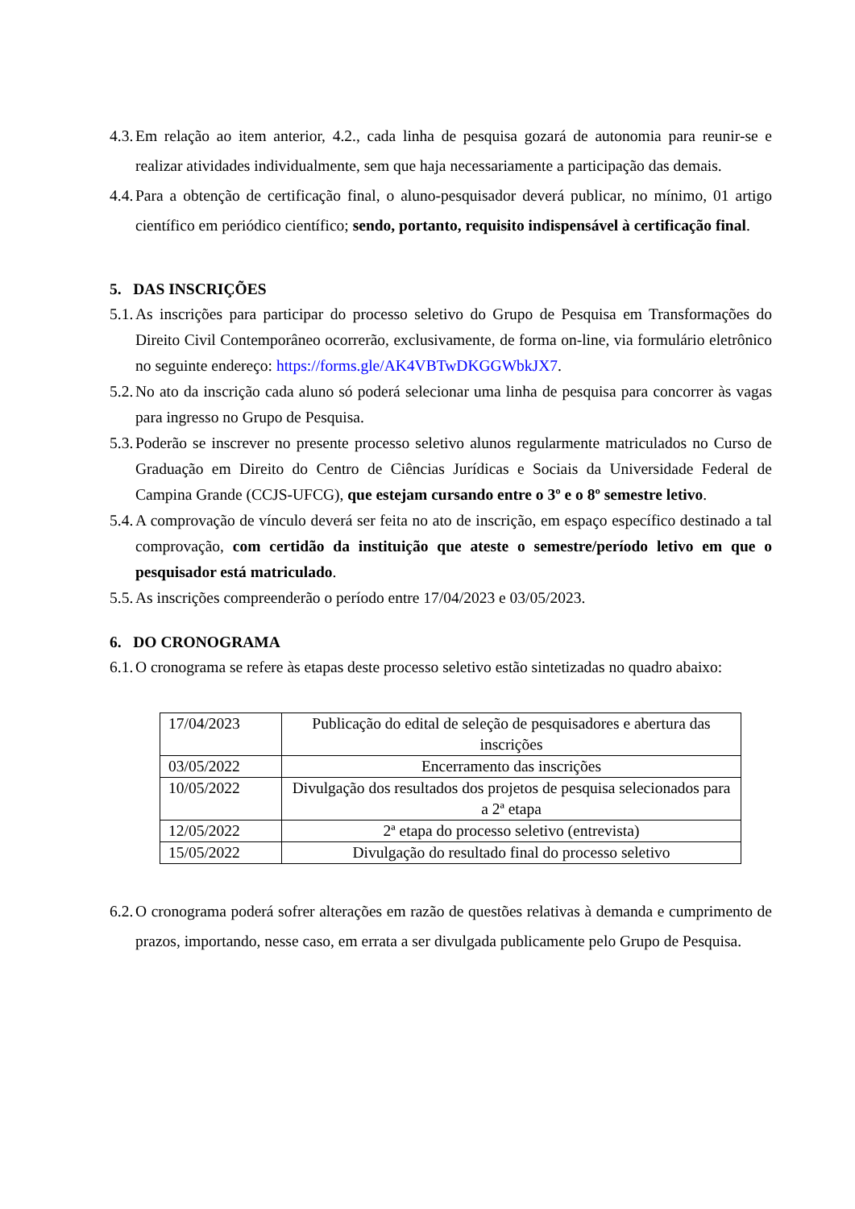4.3. Em relação ao item anterior, 4.2., cada linha de pesquisa gozará de autonomia para reunir-se e realizar atividades individualmente, sem que haja necessariamente a participação das demais.
4.4. Para a obtenção de certificação final, o aluno-pesquisador deverá publicar, no mínimo, 01 artigo científico em periódico científico; sendo, portanto, requisito indispensável à certificação final.
5. DAS INSCRIÇÕES
5.1. As inscrições para participar do processo seletivo do Grupo de Pesquisa em Transformações do Direito Civil Contemporâneo ocorrerão, exclusivamente, de forma on-line, via formulário eletrônico no seguinte endereço: https://forms.gle/AK4VBTwDKGGWbkJX7.
5.2. No ato da inscrição cada aluno só poderá selecionar uma linha de pesquisa para concorrer às vagas para ingresso no Grupo de Pesquisa.
5.3. Poderão se inscrever no presente processo seletivo alunos regularmente matriculados no Curso de Graduação em Direito do Centro de Ciências Jurídicas e Sociais da Universidade Federal de Campina Grande (CCJS-UFCG), que estejam cursando entre o 3º e o 8º semestre letivo.
5.4. A comprovação de vínculo deverá ser feita no ato de inscrição, em espaço específico destinado a tal comprovação, com certidão da instituição que ateste o semestre/período letivo em que o pesquisador está matriculado.
5.5. As inscrições compreenderão o período entre 17/04/2023 e 03/05/2023.
6. DO CRONOGRAMA
6.1. O cronograma se refere às etapas deste processo seletivo estão sintetizadas no quadro abaixo:
| 17/04/2023 | Publicação do edital de seleção de pesquisadores e abertura das inscrições |
| 03/05/2022 | Encerramento das inscrições |
| 10/05/2022 | Divulgação dos resultados dos projetos de pesquisa selecionados para a 2ª etapa |
| 12/05/2022 | 2ª etapa do processo seletivo (entrevista) |
| 15/05/2022 | Divulgação do resultado final do processo seletivo |
6.2. O cronograma poderá sofrer alterações em razão de questões relativas à demanda e cumprimento de prazos, importando, nesse caso, em errata a ser divulgada publicamente pelo Grupo de Pesquisa.